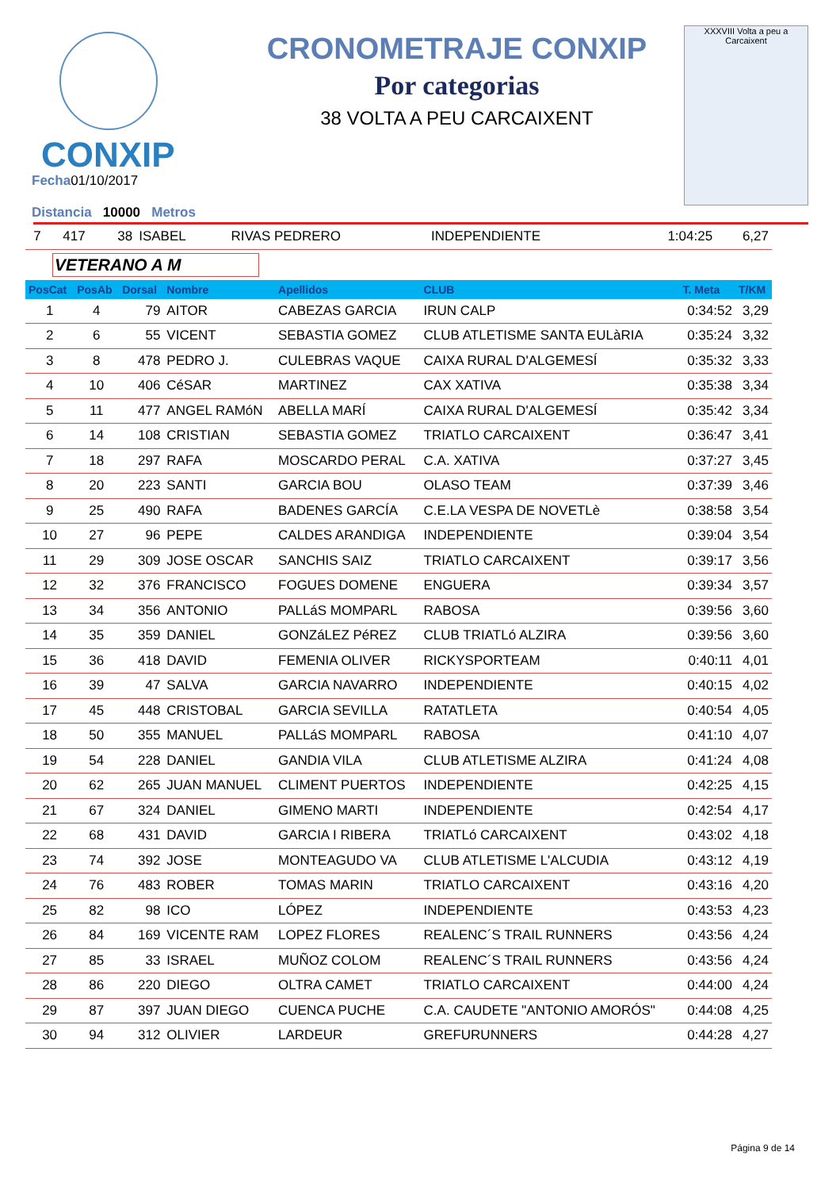CONXIP
CRONOMETRAJE CONXIP
Por categorias
38 VOLTA A PEU CARCAIXENT
XXXVIII Volta a peu a Carcaixent
Fecha01/10/2017
Distancia 10000 Metros
| 7 | 417 | 38 | ISABEL | RIVAS PEDRERO | INDEPENDIENTE | 1:04:25 | 6,27 |
VETERANO A M
| PosCat | PosAb | Dorsal | Nombre | Apellidos | CLUB | T. Meta | T/KM |
| --- | --- | --- | --- | --- | --- | --- | --- |
| 1 | 4 | 79 | AITOR | CABEZAS GARCIA | IRUN CALP | 0:34:52 | 3,29 |
| 2 | 6 | 55 | VICENT | SEBASTIA GOMEZ | CLUB ATLETISME SANTA EULàRIA | 0:35:24 | 3,32 |
| 3 | 8 | 478 | PEDRO J. | CULEBRAS VAQUE | CAIXA RURAL D'ALGEMESÍ | 0:35:32 | 3,33 |
| 4 | 10 | 406 | CéSAR | MARTINEZ | CAX XATIVA | 0:35:38 | 3,34 |
| 5 | 11 | 477 | ANGEL RAMóN | ABELLA MARÍ | CAIXA RURAL D'ALGEMESÍ | 0:35:42 | 3,34 |
| 6 | 14 | 108 | CRISTIAN | SEBASTIA GOMEZ | TRIATLO CARCAIXENT | 0:36:47 | 3,41 |
| 7 | 18 | 297 | RAFA | MOSCARDO PERAL | C.A. XATIVA | 0:37:27 | 3,45 |
| 8 | 20 | 223 | SANTI | GARCIA BOU | OLASO TEAM | 0:37:39 | 3,46 |
| 9 | 25 | 490 | RAFA | BADENES GARCÍA | C.E.LA VESPA DE NOVETLè | 0:38:58 | 3,54 |
| 10 | 27 | 96 | PEPE | CALDES ARANDIGA | INDEPENDIENTE | 0:39:04 | 3,54 |
| 11 | 29 | 309 | JOSE OSCAR | SANCHIS SAIZ | TRIATLO CARCAIXENT | 0:39:17 | 3,56 |
| 12 | 32 | 376 | FRANCISCO | FOGUES DOMENE | ENGUERA | 0:39:34 | 3,57 |
| 13 | 34 | 356 | ANTONIO | PALLáS MOMPARL | RABOSA | 0:39:56 | 3,60 |
| 14 | 35 | 359 | DANIEL | GONZáLEZ PéREZ | CLUB TRIATLó ALZIRA | 0:39:56 | 3,60 |
| 15 | 36 | 418 | DAVID | FEMENIA OLIVER | RICKYSPORTEAM | 0:40:11 | 4,01 |
| 16 | 39 | 47 | SALVA | GARCIA NAVARRO | INDEPENDIENTE | 0:40:15 | 4,02 |
| 17 | 45 | 448 | CRISTOBAL | GARCIA SEVILLA | RATATLETA | 0:40:54 | 4,05 |
| 18 | 50 | 355 | MANUEL | PALLáS MOMPARL | RABOSA | 0:41:10 | 4,07 |
| 19 | 54 | 228 | DANIEL | GANDIA VILA | CLUB ATLETISME ALZIRA | 0:41:24 | 4,08 |
| 20 | 62 | 265 | JUAN MANUEL | CLIMENT PUERTOS | INDEPENDIENTE | 0:42:25 | 4,15 |
| 21 | 67 | 324 | DANIEL | GIMENO MARTI | INDEPENDIENTE | 0:42:54 | 4,17 |
| 22 | 68 | 431 | DAVID | GARCIA I RIBERA | TRIATLó CARCAIXENT | 0:43:02 | 4,18 |
| 23 | 74 | 392 | JOSE | MONTEAGUDO VA | CLUB ATLETISME L'ALCUDIA | 0:43:12 | 4,19 |
| 24 | 76 | 483 | ROBER | TOMAS MARIN | TRIATLO CARCAIXENT | 0:43:16 | 4,20 |
| 25 | 82 | 98 | ICO | LÓPEZ | INDEPENDIENTE | 0:43:53 | 4,23 |
| 26 | 84 | 169 | VICENTE RAM | LOPEZ FLORES | REALENC´S TRAIL RUNNERS | 0:43:56 | 4,24 |
| 27 | 85 | 33 | ISRAEL | MUÑOZ COLOM | REALENC´S TRAIL RUNNERS | 0:43:56 | 4,24 |
| 28 | 86 | 220 | DIEGO | OLTRA CAMET | TRIATLO CARCAIXENT | 0:44:00 | 4,24 |
| 29 | 87 | 397 | JUAN DIEGO | CUENCA PUCHE | C.A. CAUDETE "ANTONIO AMORÓS" | 0:44:08 | 4,25 |
| 30 | 94 | 312 | OLIVIER | LARDEUR | GREFURUNNERS | 0:44:28 | 4,27 |
Página 9 de 14